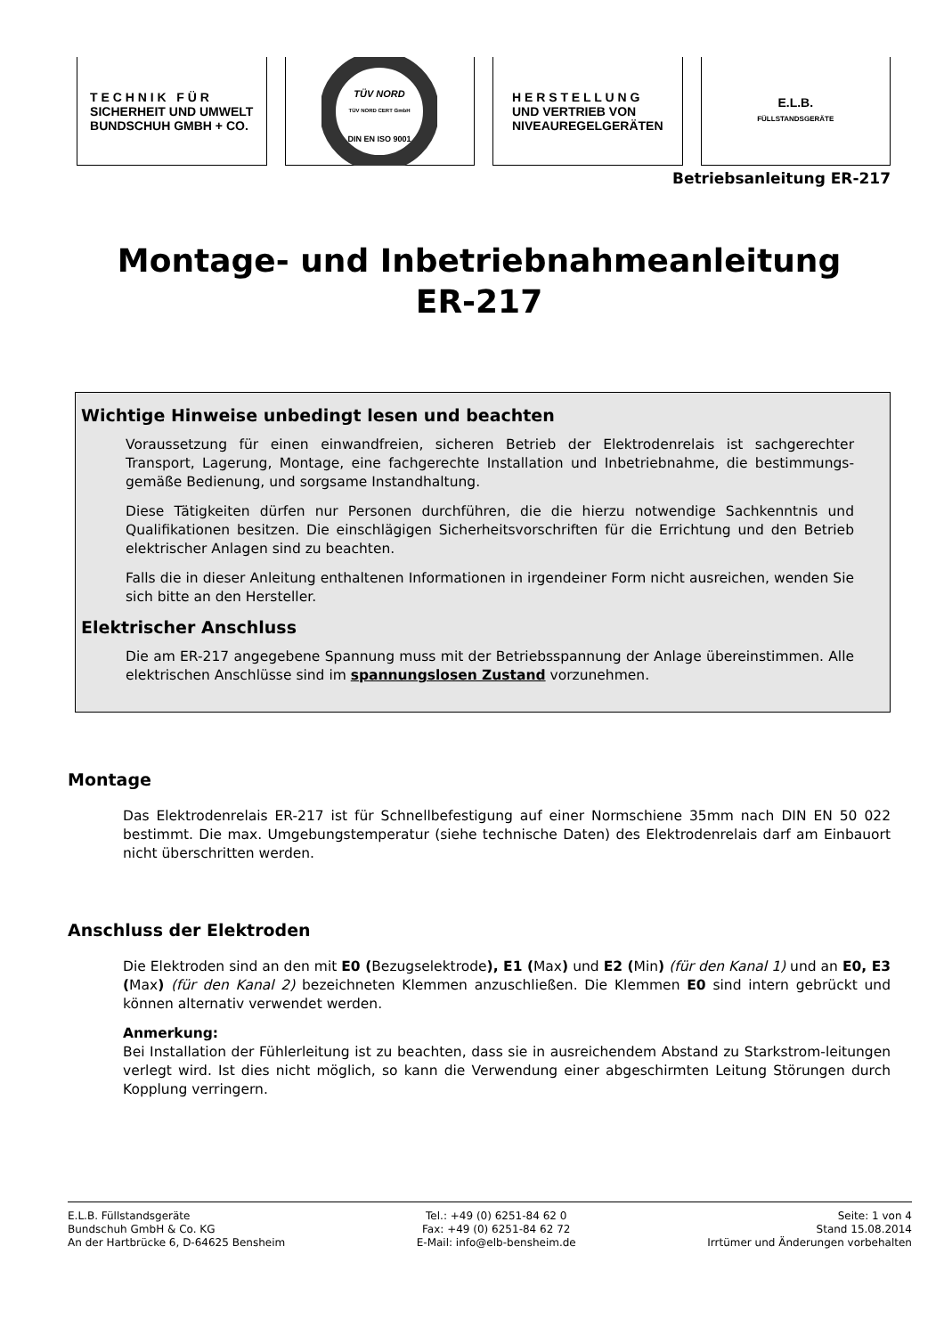T E C H N I K F Ü R
SICHERHEIT UND UMWELT
BUNDSCHUH GMBH + CO.
TÜV NORD
TÜV NORD CERT GmbH
DIN EN ISO 9001
H E R S T E L L U N G
UND VERTRIEB VON
NIVEAUREGELGERÄTEN
E.L.B.
FÜLLSTANDSGERÄTE
Betriebsanleitung ER-217
Montage- und Inbetriebnahmeanleitung
ER-217
Wichtige Hinweise unbedingt lesen und beachten
Voraussetzung für einen einwandfreien, sicheren Betrieb der Elektrodenrelais ist sachgerechter Transport, Lagerung, Montage, eine fachgerechte Installation und Inbetriebnahme, die bestimmungs-gemäße Bedienung, und sorgsame Instandhaltung.
Diese Tätigkeiten dürfen nur Personen durchführen, die die hierzu notwendige Sachkenntnis und Qualifikationen besitzen. Die einschlägigen Sicherheitsvorschriften für die Errichtung und den Betrieb elektrischer Anlagen sind zu beachten.
Falls die in dieser Anleitung enthaltenen Informationen in irgendeiner Form nicht ausreichen, wenden Sie sich bitte an den Hersteller.
Elektrischer Anschluss
Die am ER-217 angegebene Spannung muss mit der Betriebsspannung der Anlage übereinstimmen. Alle elektrischen Anschlüsse sind im spannungslosen Zustand vorzunehmen.
Montage
Das Elektrodenrelais ER-217 ist für Schnellbefestigung auf einer Normschiene 35mm nach DIN EN 50 022 bestimmt. Die max. Umgebungstemperatur (siehe technische Daten) des Elektrodenrelais darf am Einbauort nicht überschritten werden.
Anschluss der Elektroden
Die Elektroden sind an den mit E0 (Bezugselektrode), E1 (Max) und E2 (Min) (für den Kanal 1) und an E0, E3 (Max) (für den Kanal 2) bezeichneten Klemmen anzuschließen. Die Klemmen E0 sind intern gebrückt und können alternativ verwendet werden.
Anmerkung:
Bei Installation der Fühlerleitung ist zu beachten, dass sie in ausreichendem Abstand zu Starkstrom-leitungen verlegt wird. Ist dies nicht möglich, so kann die Verwendung einer abgeschirmten Leitung Störungen durch Kopplung verringern.
E.L.B. Füllstandsgeräte
Bundschuh GmbH & Co. KG
An der Hartbrücke 6, D-64625 Bensheim
Tel.: +49 (0) 6251-84 62 0
Fax: +49 (0) 6251-84 62 72
E-Mail: info@elb-bensheim.de
Seite: 1 von 4
Stand 15.08.2014
Irrtümer und Änderungen vorbehalten